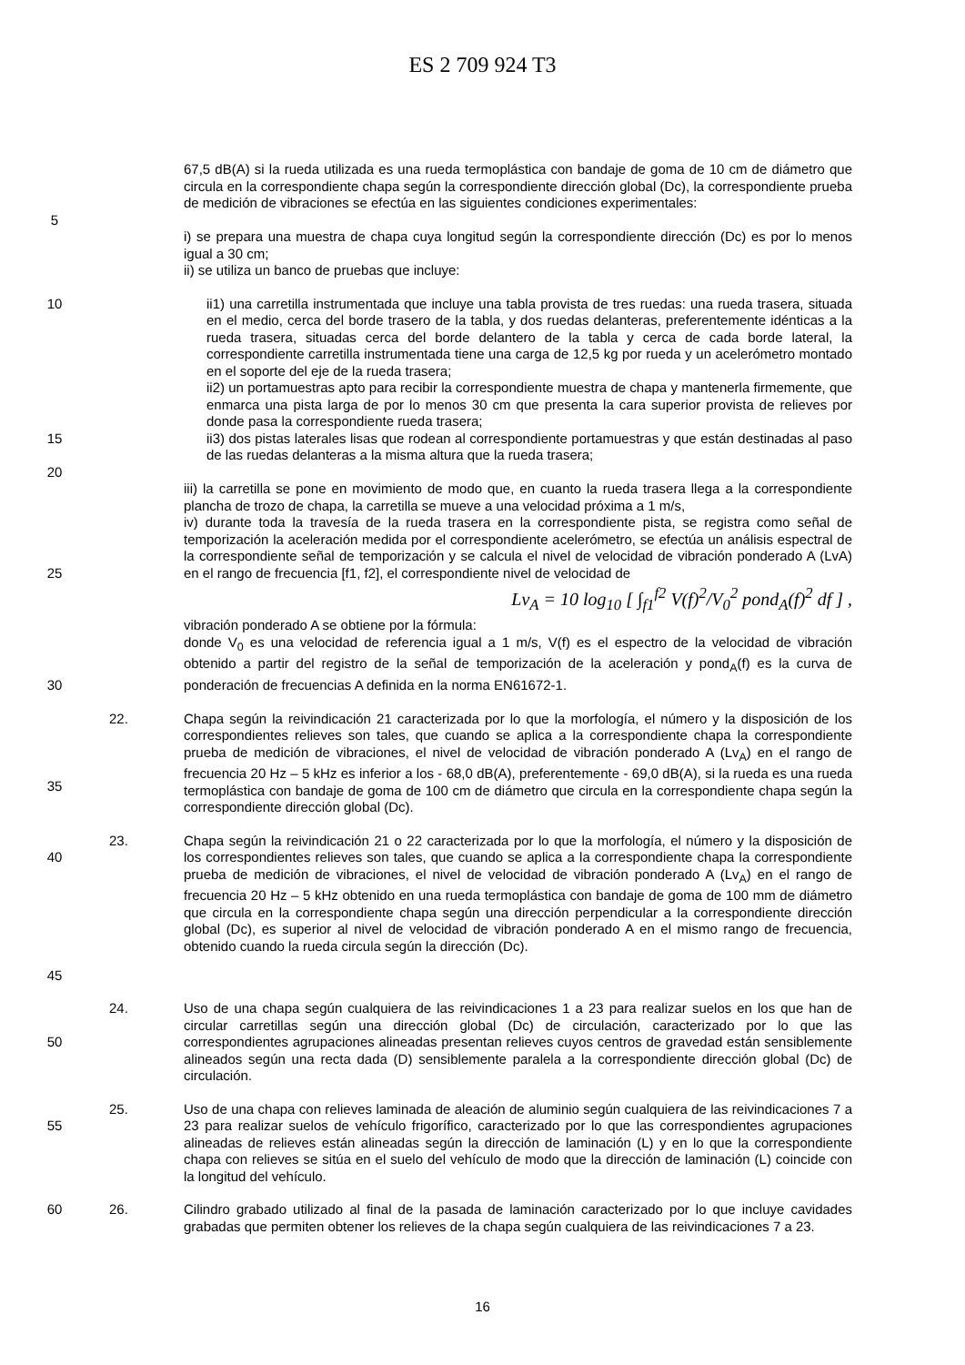ES 2 709 924 T3
67,5 dB(A) si la rueda utilizada es una rueda termoplástica con bandaje de goma de 10 cm de diámetro que circula en la correspondiente chapa según la correspondiente dirección global (Dc), la correspondiente prueba de medición de vibraciones se efectúa en las siguientes condiciones experimentales:
5
i) se prepara una muestra de chapa cuya longitud según la correspondiente dirección (Dc) es por lo menos igual a 30 cm;
ii) se utiliza un banco de pruebas que incluye:
10
15
ii1) una carretilla instrumentada que incluye una tabla provista de tres ruedas: una rueda trasera, situada en el medio, cerca del borde trasero de la tabla, y dos ruedas delanteras, preferentemente idénticas a la rueda trasera, situadas cerca del borde delantero de la tabla y cerca de cada borde lateral, la correspondiente carretilla instrumentada tiene una carga de 12,5 kg por rueda y un acelerómetro montado en el soporte del eje de la rueda trasera;
ii2) un portamuestras apto para recibir la correspondiente muestra de chapa y mantenerla firmemente, que enmarca una pista larga de por lo menos 30 cm que presenta la cara superior provista de relieves por donde pasa la correspondiente rueda trasera;
ii3) dos pistas laterales lisas que rodean al correspondiente portamuestras y que están destinadas al paso de las ruedas delanteras a la misma altura que la rueda trasera;
20
25 iii) la carretilla se pone en movimiento de modo que, en cuanto la rueda trasera llega a la correspondiente plancha de trozo de chapa, la carretilla se mueve a una velocidad próxima a 1 m/s,
iv) durante toda la travesía de la rueda trasera en la correspondiente pista, se registra como señal de temporización la aceleración medida por el correspondiente acelerómetro, se efectúa un análisis espectral de la correspondiente señal de temporización y se calcula el nivel de velocidad de vibración ponderado A (LvA) en el rango de frecuencia [f1, f2], el correspondiente nivel de velocidad de
Lv<sub>A</sub> = 10 log<sub>10</sub> [ ∫<sub>f1</sub><sup>f2</sup> V(f)<sup>2</sup>/V<sub>0</sub><sup>2</sup> pond<sub>A</sub>(f)<sup>2</sup> df ] ,
vibración ponderado A se obtiene por la fórmula:
donde V<sub>0</sub> es una velocidad de referencia igual a 1 m/s, V(f) es el espectro de la velocidad de vibración obtenido a partir del registro de la señal de temporización de la aceleración y pond<sub>A</sub>(f) es la curva de ponderación de frecuencias A definida en la norma EN61672-1.
30
35 22. Chapa según la reivindicación 21 caracterizada por lo que la morfología, el número y la disposición de los correspondientes relieves son tales, que cuando se aplica a la correspondiente chapa la correspondiente prueba de medición de vibraciones, el nivel de velocidad de vibración ponderado A (Lv<sub>A</sub>) en el rango de frecuencia 20 Hz – 5 kHz es inferior a los - 68,0 dB(A), preferentemente - 69,0 dB(A), si la rueda es una rueda termoplástica con bandaje de goma de 100 cm de diámetro que circula en la correspondiente chapa según la correspondiente dirección global (Dc).
40
45
23. Chapa según la reivindicación 21 o 22 caracterizada por lo que la morfología, el número y la disposición de los correspondientes relieves son tales, que cuando se aplica a la correspondiente chapa la correspondiente prueba de medición de vibraciones, el nivel de velocidad de vibración ponderado A (Lv<sub>A</sub>) en el rango de frecuencia 20 Hz – 5 kHz obtenido en una rueda termoplástica con bandaje de goma de 100 mm de diámetro que circula en la correspondiente chapa según una dirección perpendicular a la correspondiente dirección global (Dc), es superior al nivel de velocidad de vibración ponderado A en el mismo rango de frecuencia, obtenido cuando la rueda circula según la dirección (Dc).
50 24. Uso de una chapa según cualquiera de las reivindicaciones 1 a 23 para realizar suelos en los que han de circular carretillas según una dirección global (Dc) de circulación, caracterizado por lo que las correspondientes agrupaciones alineadas presentan relieves cuyos centros de gravedad están sensiblemente alineados según una recta dada (D) sensiblemente paralela a la correspondiente dirección global (Dc) de circulación.
55 25. Uso de una chapa con relieves laminada de aleación de aluminio según cualquiera de las reivindicaciones 7 a 23 para realizar suelos de vehículo frigorífico, caracterizado por lo que las correspondientes agrupaciones alineadas de relieves están alineadas según la dirección de laminación (L) y en lo que la correspondiente chapa con relieves se sitúa en el suelo del vehículo de modo que la dirección de laminación (L) coincide con la longitud del vehículo.
60 26. Cilindro grabado utilizado al final de la pasada de laminación caracterizado por lo que incluye cavidades grabadas que permiten obtener los relieves de la chapa según cualquiera de las reivindicaciones 7 a 23.
16